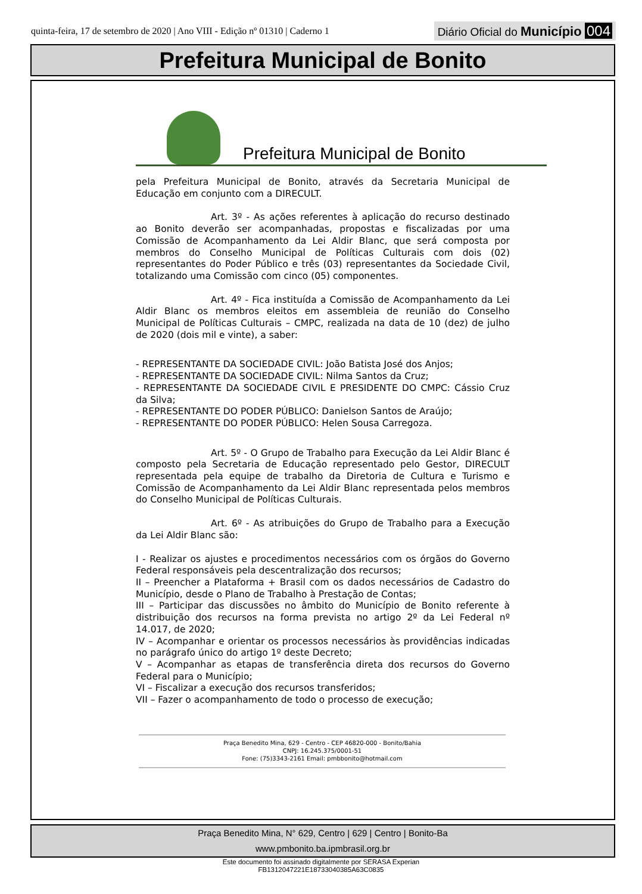quinta-feira, 17 de setembro de 2020 | Ano VIII - Edição nº 01310 | Caderno 1
Diário Oficial do Município 004
Prefeitura Municipal de Bonito
Prefeitura Municipal de Bonito
pela Prefeitura Municipal de Bonito, através da Secretaria Municipal de Educação em conjunto com a DIRECULT.
Art. 3º - As ações referentes à aplicação do recurso destinado ao Bonito deverão ser acompanhadas, propostas e fiscalizadas por uma Comissão de Acompanhamento da Lei Aldir Blanc, que será composta por membros do Conselho Municipal de Políticas Culturais com dois (02) representantes do Poder Público e três (03) representantes da Sociedade Civil, totalizando uma Comissão com cinco (05) componentes.
Art. 4º - Fica instituída a Comissão de Acompanhamento da Lei Aldir Blanc os membros eleitos em assembleia de reunião do Conselho Municipal de Políticas Culturais – CMPC, realizada na data de 10 (dez) de julho de 2020 (dois mil e vinte), a saber:
- REPRESENTANTE DA SOCIEDADE CIVIL: João Batista José dos Anjos;
- REPRESENTANTE DA SOCIEDADE CIVIL: Nilma Santos da Cruz;
- REPRESENTANTE DA SOCIEDADE CIVIL E PRESIDENTE DO CMPC: Cássio Cruz da Silva;
- REPRESENTANTE DO PODER PÚBLICO: Danielson Santos de Araújo;
- REPRESENTANTE DO PODER PÚBLICO: Helen Sousa Carregoza.
Art. 5º - O Grupo de Trabalho para Execução da Lei Aldir Blanc é composto pela Secretaria de Educação representado pelo Gestor, DIRECULT representada pela equipe de trabalho da Diretoria de Cultura e Turismo e Comissão de Acompanhamento da Lei Aldir Blanc representada pelos membros do Conselho Municipal de Políticas Culturais.
Art. 6º - As atribuições do Grupo de Trabalho para a Execução da Lei Aldir Blanc são:
I - Realizar os ajustes e procedimentos necessários com os órgãos do Governo Federal responsáveis pela descentralização dos recursos;
II – Preencher a Plataforma + Brasil com os dados necessários de Cadastro do Município, desde o Plano de Trabalho à Prestação de Contas;
III – Participar das discussões no âmbito do Município de Bonito referente à distribuição dos recursos na forma prevista no artigo 2º da Lei Federal nº 14.017, de 2020;
IV – Acompanhar e orientar os processos necessários às providências indicadas no parágrafo único do artigo 1º deste Decreto;
V – Acompanhar as etapas de transferência direta dos recursos do Governo Federal para o Município;
VI – Fiscalizar a execução dos recursos transferidos;
VII – Fazer o acompanhamento de todo o processo de execução;
Praça Benedito Mina, 629 - Centro - CEP 46820-000 - Bonito/Bahia
CNPJ: 16.245.375/0001-51
Fone: (75)3343-2161 Email: pmbbonito@hotmail.com
Praça Benedito Mina, N° 629, Centro | 629 | Centro | Bonito-Ba
www.pmbonito.ba.ipmbrasil.org.br
Este documento foi assinado digitalmente por SERASA Experian
FB1312047221E18733040385A63C0835